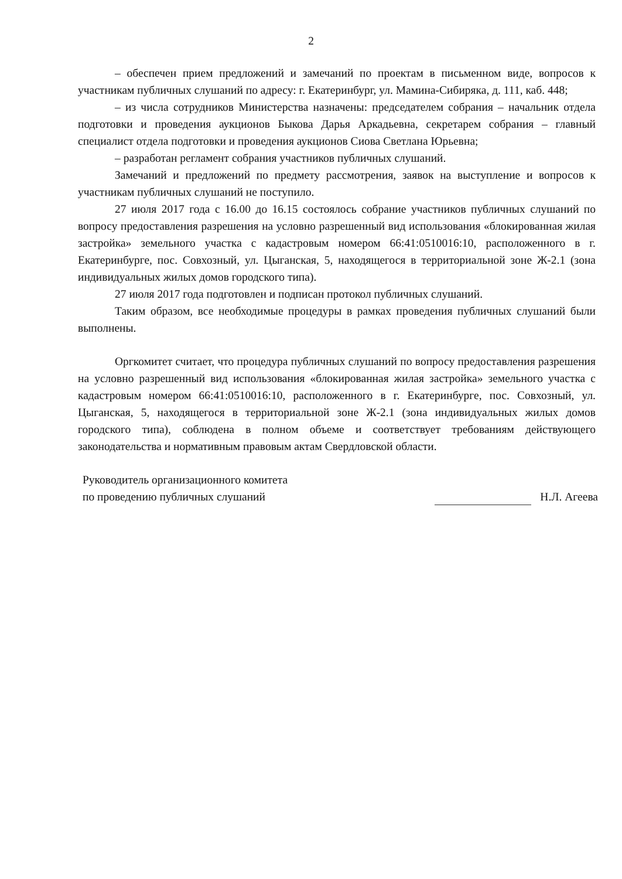2
– обеспечен прием предложений и замечаний по проектам в письменном виде, вопросов к участникам публичных слушаний по адресу: г. Екатеринбург, ул. Мамина-Сибиряка, д. 111, каб. 448;
– из числа сотрудников Министерства назначены: председателем собрания – начальник отдела подготовки и проведения аукционов Быкова Дарья Аркадьевна, секретарем собрания – главный специалист отдела подготовки и проведения аукционов Сиова Светлана Юрьевна;
– разработан регламент собрания участников публичных слушаний.
Замечаний и предложений по предмету рассмотрения, заявок на выступление и вопросов к участникам публичных слушаний не поступило.
27 июля 2017 года с 16.00 до 16.15 состоялось собрание участников публичных слушаний по вопросу предоставления разрешения на условно разрешенный вид использования «блокированная жилая застройка» земельного участка с кадастровым номером 66:41:0510016:10, расположенного в г. Екатеринбурге, пос. Совхозный, ул. Цыганская, 5, находящегося в территориальной зоне Ж-2.1 (зона индивидуальных жилых домов городского типа).
27 июля 2017 года подготовлен и подписан протокол публичных слушаний.
Таким образом, все необходимые процедуры в рамках проведения публичных слушаний были выполнены.
Оргкомитет считает, что процедура публичных слушаний по вопросу предоставления разрешения на условно разрешенный вид использования «блокированная жилая застройка» земельного участка с кадастровым номером 66:41:0510016:10, расположенного в г. Екатеринбурге, пос. Совхозный, ул. Цыганская, 5, находящегося в территориальной зоне Ж-2.1 (зона индивидуальных жилых домов городского типа), соблюдена в полном объеме и соответствует требованиям действующего законодательства и нормативным правовым актам Свердловской области.
Руководитель организационного комитета
по проведению публичных слушаний
Н.Л. Агеева